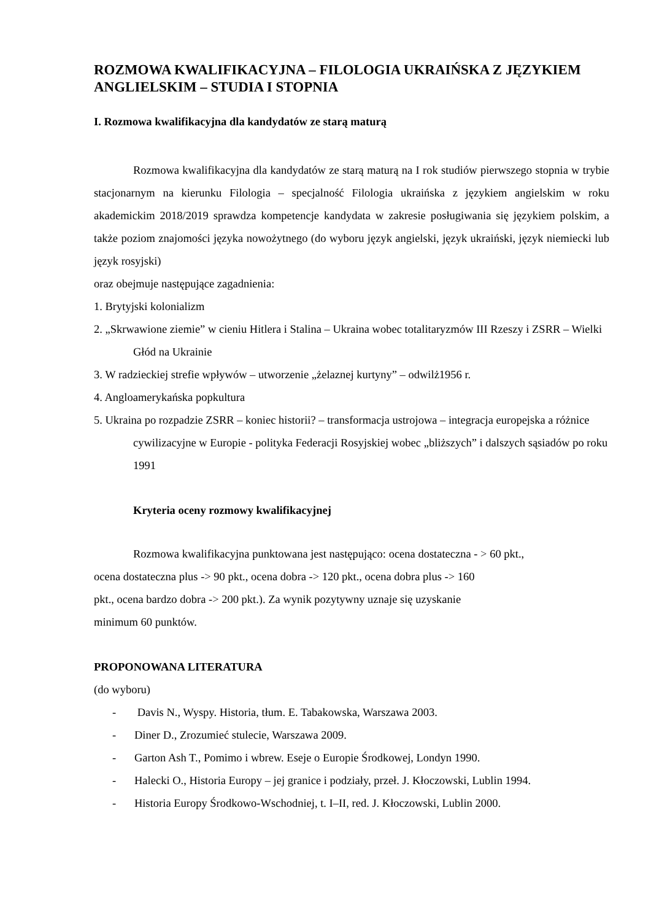ROZMOWA KWALIFIKACYJNA – FILOLOGIA UKRAIŃSKA Z JĘZYKIEM ANGLIELSKIM – STUDIA I STOPNIA
I. Rozmowa kwalifikacyjna dla kandydatów ze starą maturą
Rozmowa kwalifikacyjna dla kandydatów ze starą maturą na I rok studiów pierwszego stopnia w trybie stacjonarnym na kierunku Filologia – specjalność Filologia ukraińska z językiem angielskim w roku akademickim 2018/2019 sprawdza kompetencje kandydata w zakresie posługiwania się językiem polskim, a także poziom znajomości języka nowożytnego (do wyboru język angielski, język ukraiński, język niemiecki lub język rosyjski)
oraz obejmuje następujące zagadnienia:
1. Brytyjski kolonializm
2. „Skrwawione ziemie” w cieniu Hitlera i Stalina – Ukraina wobec totalitaryzmów III Rzeszy i ZSRR – Wielki Głód na Ukrainie
3. W radzieckiej strefie wpływów – utworzenie „żelaznej kurtyny” – odwilż1956 r.
4. Angloamerykańska popkultura
5. Ukraina po rozpadzie ZSRR – koniec historii? – transformacja ustrojowa – integracja europejska a różnice cywilizacyjne w Europie - polityka Federacji Rosyjskiej wobec „bliższych” i dalszych sąsiadów po roku 1991
Kryteria oceny rozmowy kwalifikacyjnej
Rozmowa kwalifikacyjna punktowana jest następująco: ocena dostateczna - > 60 pkt.,
ocena dostateczna plus -> 90 pkt., ocena dobra -> 120 pkt., ocena dobra plus -> 160
pkt., ocena bardzo dobra -> 200 pkt.). Za wynik pozytywny uznaje się uzyskanie
minimum 60 punktów.
PROPONOWANA LITERATURA
(do wyboru)
- Davis N., Wyspy. Historia, tłum. E. Tabakowska, Warszawa 2003.
- Diner D., Zrozumieć stulecie, Warszawa 2009.
- Garton Ash T., Pomimo i wbrew. Eseje o Europie Środkowej, Londyn 1990.
- Halecki O., Historia Europy – jej granice i podziały, przeł. J. Kłoczowski, Lublin 1994.
- Historia Europy Środkowo-Wschodniej, t. I–II, red. J. Kłoczowski, Lublin 2000.